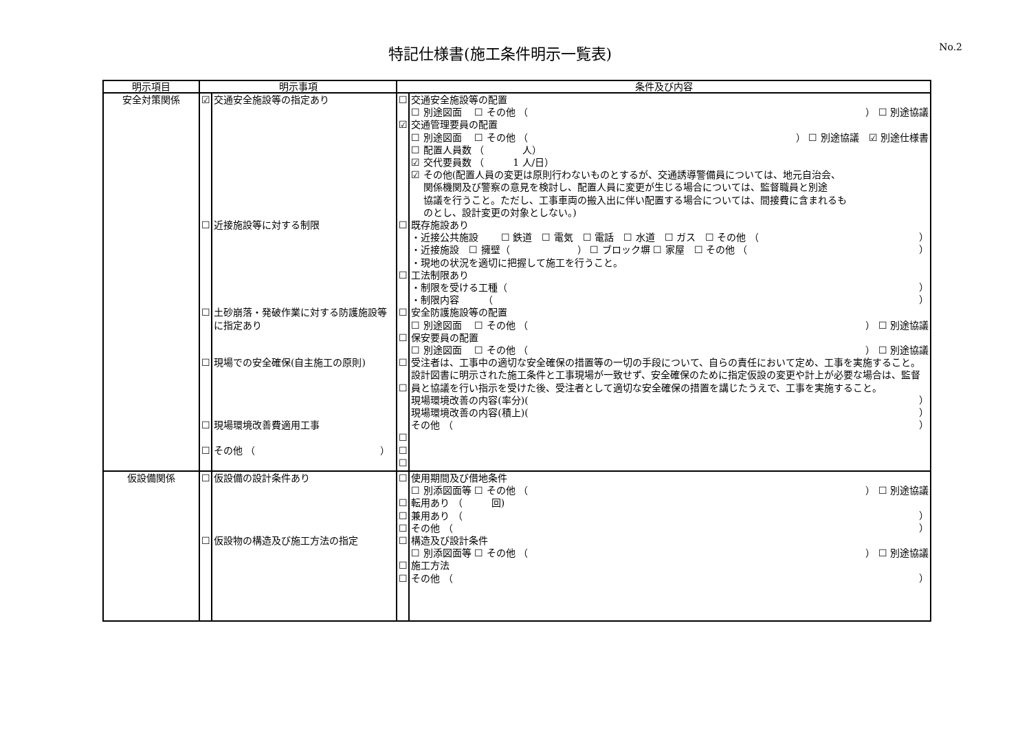特記仕様書(施工条件明示一覧表)
No.2
| 明示項目 | 明示事項 | | 条件及び内容 | |
| --- | --- | --- | --- | --- |
| 安全対策関係 | ☑ ☐ ☐ ☐ ☐ ☐ | 交通安全施設等の指定あり 近接施設等に対する制限 土砂崩落・発破作業に対する防護施設等に指定あり 現場での安全確保(自主施工の原則) 現場環境改善費適用工事 その他 （ ） | ☐ ☑ ☐ ☐ ☐ ☐ ☐ ☐ ☐ ☐ ☐ | 交通安全施設等の配置 ☐ 別途図面 ☐ その他 （ ） ☐ 別途協議 交通管理要員の配置 ☐ 別途図面 ☐ その他 （ ） ☐ 別途協議 ☑ 別途仕様書 ☐ 配置人員数 （ 人） ☑ 交代要員数 （ 1 人/日） ☑ その他(配置人員の変更は原則行わないものとするが、交通誘導警備員については、地元自治会、 関係機関及び警察の意見を検討し、配置人員に変更が生じる場合については、監督職員と別途 協議を行うこと。ただし、工事車両の搬入出に伴い配置する場合については、間接費に含まれるも のとし、設計変更の対象としない。) 既存施設あり ・近接公共施設 ☐ 鉄道 ☐ 電気 ☐ 電話 ☐ 水道 ☐ ガス ☐ その他 （ ） ・近接施設 ☐ 擁壁（ ） ☐ ブロック塀 ☐ 家屋 ☐ その他 （ ） ・現地の状況を適切に把握して施工を行うこと。 工法制限あり ・制限を受ける工種（ ） ・制限内容 （ ） 安全防護施設等の配置 ☐ 別途図面 ☐ その他 （ ） ☐ 別途協議 保安要員の配置 ☐ 別途図面 ☐ その他 （ ） ☐ 別途協議 受注者は、工事中の適切な安全確保の措置等の一切の手段について、自らの責任において定め、工事を実施すること。 設計図書に明示された施工条件と工事現場が一致せず、安全確保のために指定仮設の変更や計上が必要な場合は、監督員と協議を行い指示を受けた後、受注者として適切な安全確保の措置を講じたうえで、工事を実施すること。 現場環境改善の内容(率分)( ） 現場環境改善の内容(積上)( ） その他 （ ） |
| 仮設備関係 | ☐ ☐ | 仮設備の設計条件あり 仮設物の構造及び施工方法の指定 | ☐ ☐ ☐ ☐ ☐ ☐ ☐ | 使用期間及び借地条件 ☐ 別添図面等 ☐ その他 （ ） ☐ 別途協議 転用あり （ 回) 兼用あり （ ） その他 （ ） 構造及び設計条件 ☐ 別添図面等 ☐ その他 （ ） ☐ 別途協議 施工方法 その他 （ ） |